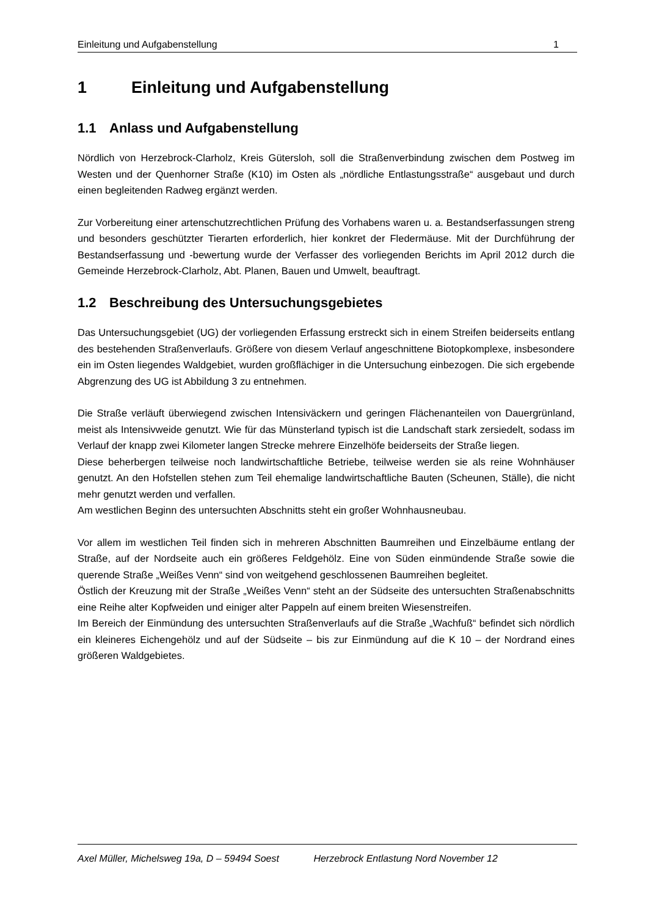Einleitung und Aufgabenstellung 1
1 Einleitung und Aufgabenstellung
1.1 Anlass und Aufgabenstellung
Nördlich von Herzebrock-Clarholz, Kreis Gütersloh, soll die Straßenverbindung zwischen dem Postweg im Westen und der Quenhorner Straße (K10) im Osten als „nördliche Entlastungsstraße“ ausgebaut und durch einen begleitenden Radweg ergänzt werden.
Zur Vorbereitung einer artenschutzrechtlichen Prüfung des Vorhabens waren u. a. Bestandserfassungen streng und besonders geschützter Tierarten erforderlich, hier konkret der Fledermäuse. Mit der Durchführung der Bestandserfassung und -bewertung wurde der Verfasser des vorliegenden Berichts im April 2012 durch die Gemeinde Herzebrock-Clarholz, Abt. Planen, Bauen und Umwelt, beauftragt.
1.2 Beschreibung des Untersuchungsgebietes
Das Untersuchungsgebiet (UG) der vorliegenden Erfassung erstreckt sich in einem Streifen beiderseits entlang des bestehenden Straßenverlaufs. Größere von diesem Verlauf angeschnittene Biotopkomplexe, insbesondere ein im Osten liegendes Waldgebiet, wurden großflächiger in die Untersuchung einbezogen. Die sich ergebende Abgrenzung des UG ist Abbildung 3 zu entnehmen.
Die Straße verläuft überwiegend zwischen Intensiväckern und geringen Flächenanteilen von Dauergrünland, meist als Intensivweide genutzt. Wie für das Münsterland typisch ist die Landschaft stark zersiedelt, sodass im Verlauf der knapp zwei Kilometer langen Strecke mehrere Einzelhöfe beiderseits der Straße liegen.
Diese beherbergen teilweise noch landwirtschaftliche Betriebe, teilweise werden sie als reine Wohnhäuser genutzt. An den Hofstellen stehen zum Teil ehemalige landwirtschaftliche Bauten (Scheunen, Ställe), die nicht mehr genutzt werden und verfallen.
Am westlichen Beginn des untersuchten Abschnitts steht ein großer Wohnhausneubau.
Vor allem im westlichen Teil finden sich in mehreren Abschnitten Baumreihen und Einzelbäume entlang der Straße, auf der Nordseite auch ein größeres Feldgehölz. Eine von Süden einmündende Straße sowie die querende Straße „Weißes Venn“ sind von weitgehend geschlossenen Baumreihen begleitet.
Östlich der Kreuzung mit der Straße „Weißes Venn“ steht an der Südseite des untersuchten Straßenabschnitts eine Reihe alter Kopfweiden und einiger alter Pappeln auf einem breiten Wiesenstreifen.
Im Bereich der Einmündung des untersuchten Straßenverlaufs auf die Straße „Wachfuß“ befindet sich nördlich ein kleineres Eichengehölz und auf der Südseite – bis zur Einmündung auf die K 10 – der Nordrand eines größeren Waldgebietes.
Axel Müller, Michelsweg 19a, D – 59494 Soest Herzebrock Entlastung Nord November 12